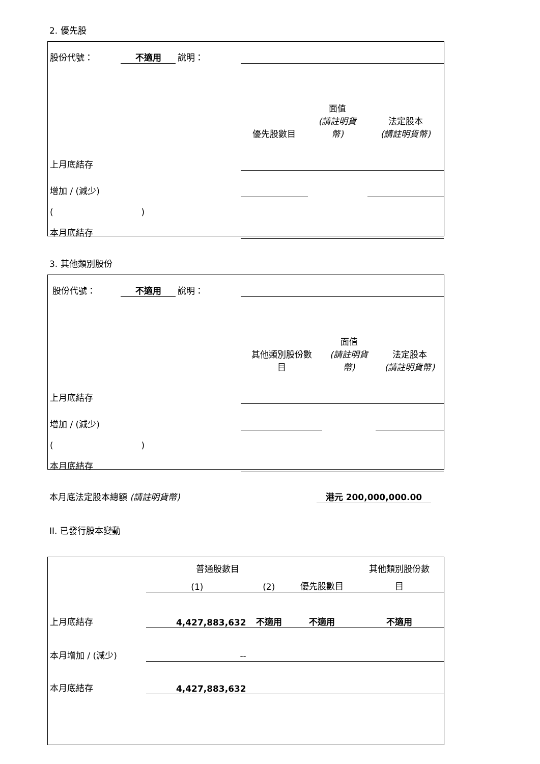2. 優先股
| 股份代號： | 不適用 | 說明： | | | |
| | | | 優先股數目 | 面值 (請註明貨 幣) | 法定股本 (請註明貨幣) |
| 上月底結存 | | | | | |
| 增加 / (減少) | | | | | |
| ( ) | | | | | |
| 本月底結存 | | | | | |
3. 其他類別股份
| 股份代號： | 不適用 | 說明： | | | |
| | | | 其他類別股份數 目 | 面值 (請註明貨 幣) | 法定股本 (請註明貨幣) |
| 上月底結存 | | | | | |
| 增加 / (減少) | | | | | |
| ( ) | | | | | |
| 本月底結存 | | | | | |
本月底法定股本總額 (請註明貨幣) 港元 200,000,000.00
II. 已發行股本變動
| | 普通股數目 | | | 其他類別股份數 |
| | (1) | (2) | 優先股數目 | 目 |
| 上月底結存 | 4,427,883,632 | 不適用 | 不適用 | 不適用 |
| 本月增加 / (減少) | -- | | | |
| 本月底結存 | 4,427,883,632 | | | |